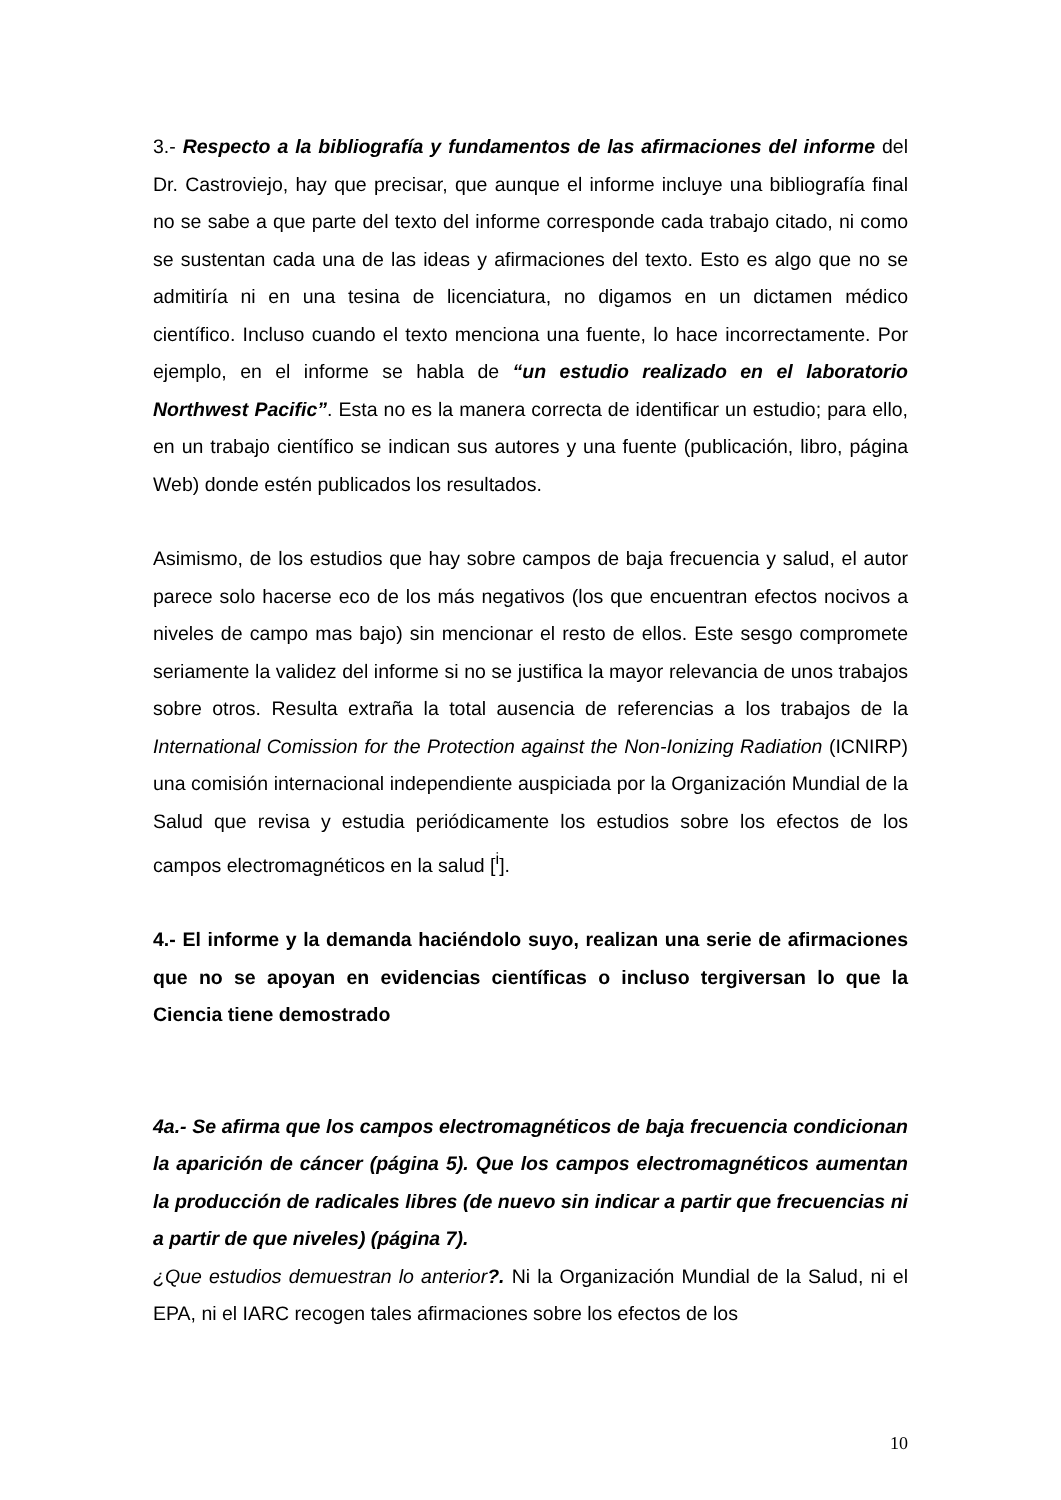3.- Respecto a la bibliografía y fundamentos de las afirmaciones del informe del Dr. Castroviejo, hay que precisar, que aunque el informe incluye una bibliografía final no se sabe a que parte del texto del informe corresponde cada trabajo citado, ni como se sustentan cada una de las ideas y afirmaciones del texto. Esto es algo que no se admitiría ni en una tesina de licenciatura, no digamos en un dictamen médico científico. Incluso cuando el texto menciona una fuente, lo hace incorrectamente. Por ejemplo, en el informe se habla de “un estudio realizado en el laboratorio Northwest Pacific”. Esta no es la manera correcta de identificar un estudio; para ello, en un trabajo científico se indican sus autores y una fuente (publicación, libro, página Web) donde estén publicados los resultados.
Asimismo, de los estudios que hay sobre campos de baja frecuencia y salud, el autor parece solo hacerse eco de los más negativos (los que encuentran efectos nocivos a niveles de campo mas bajo) sin mencionar el resto de ellos. Este sesgo compromete seriamente la validez del informe si no se justifica la mayor relevancia de unos trabajos sobre otros. Resulta extraña la total ausencia de referencias a los trabajos de la International Comission for the Protection against the Non-Ionizing Radiation (ICNIRP) una comisión internacional independiente auspiciada por la Organización Mundial de la Salud que revisa y estudia periódicamente los estudios sobre los efectos de los campos electromagnéticos en la salud [<sup>i</sup>].
4.- El informe y la demanda haciéndolo suyo, realizan una serie de afirmaciones que no se apoyan en evidencias científicas o incluso tergiversan lo que la Ciencia tiene demostrado
4a.- Se afirma que los campos electromagnéticos de baja frecuencia condicionan la aparición de cáncer (página 5). Que los campos electromagnéticos aumentan la producción de radicales libres (de nuevo sin indicar a partir que frecuencias ni a partir de que niveles) (página 7).
¿Que estudios demuestran lo anterior?. Ni la Organización Mundial de la Salud, ni el EPA, ni el IARC recogen tales afirmaciones sobre los efectos de los
10